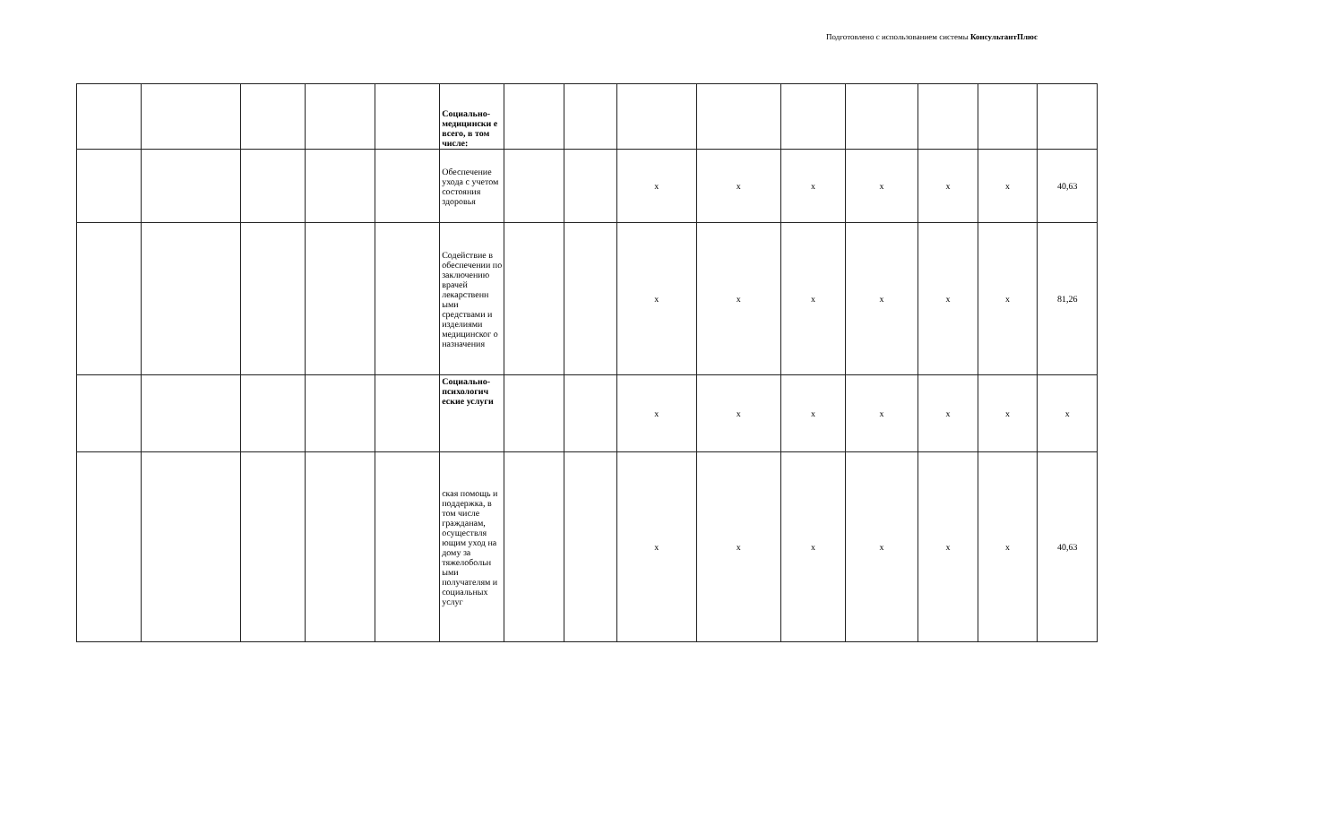Подготовлено с использованием системы КонсультантПлюс
| | | | | | Социально-медицински е всего, в том числе: | | | | | | | | | |
| | | | | | Обеспечение ухода с учетом состояния здоровья | | | x | x | x | x | x | x | 40,63 |
| | | | | | Содействие в обеспечении по заключению врачей лекарственн ыми средствами и изделиями медицинског о назначения | | | x | x | x | x | x | x | 81,26 |
| | | | | | Социально-психологич еские услуги | | | x | x | x | x | x | x | x |
| | | | | | ская помощь и поддержка, в том числе гражданам, осуществля ющим уход на дому за тяжелобольн ыми получателям и социальных услуг | | | x | x | x | x | x | x | 40,63 |